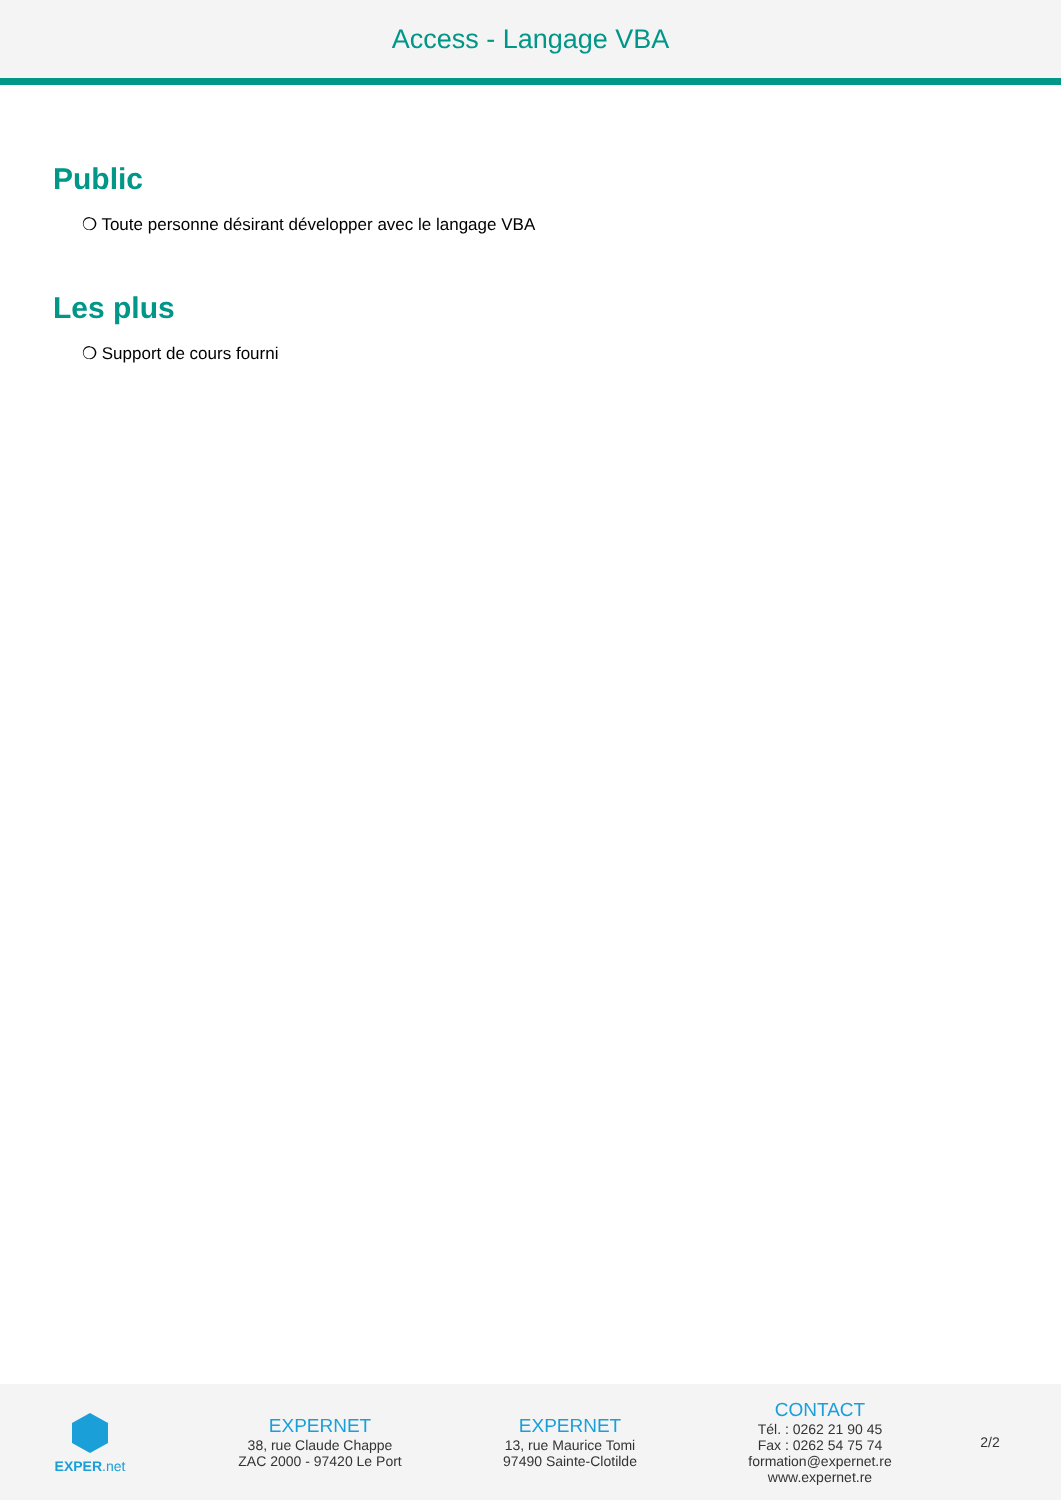Access - Langage VBA
Public
❍ Toute personne désirant développer avec le langage VBA
Les plus
❍ Support de cours fourni
EXPER.net
EXPERNET
38, rue Claude Chappe
ZAC 2000 - 97420 Le Port
EXPERNET
13, rue Maurice Tomi
97490 Sainte-Clotilde
CONTACT
Tél. : 0262 21 90 45
Fax : 0262 54 75 74
formation@expernet.re
www.expernet.re
2/2